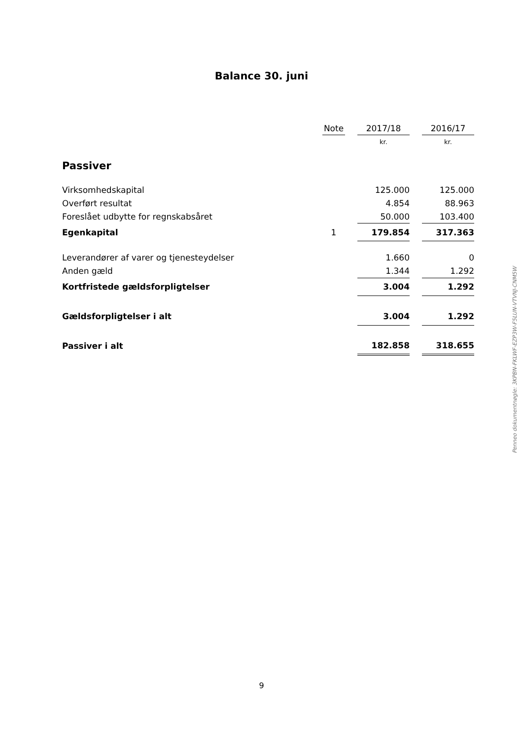Balance 30. juni
| | Note | | 2017/18 | | 2016/17 |
| --- | --- | --- | --- | --- | --- |
| | | | kr. | | kr. |
| Passiver | | | | | |
| Virksomhedskapital | | | 125.000 | | 125.000 |
| Overført resultat | | | 4.854 | | 88.963 |
| Foreslået udbytte for regnskabsåret | | | 50.000 | | 103.400 |
| Egenkapital | 1 | | 179.854 | | 317.363 |
| Leverandører af varer og tjenesteydelser | | | 1.660 | | 0 |
| Anden gæld | | | 1.344 | | 1.292 |
| Kortfristede gældsforpligtelser | | | 3.004 | | 1.292 |
| Gældsforpligtelser i alt | | | 3.004 | | 1.292 |
| Passiver i alt | | | 182.858 | | 318.655 |
Penneo dokumentnøgle: 3KPBN-FKLWF-EZP3W-F5LUN-VTVNJ-CNM5W
9